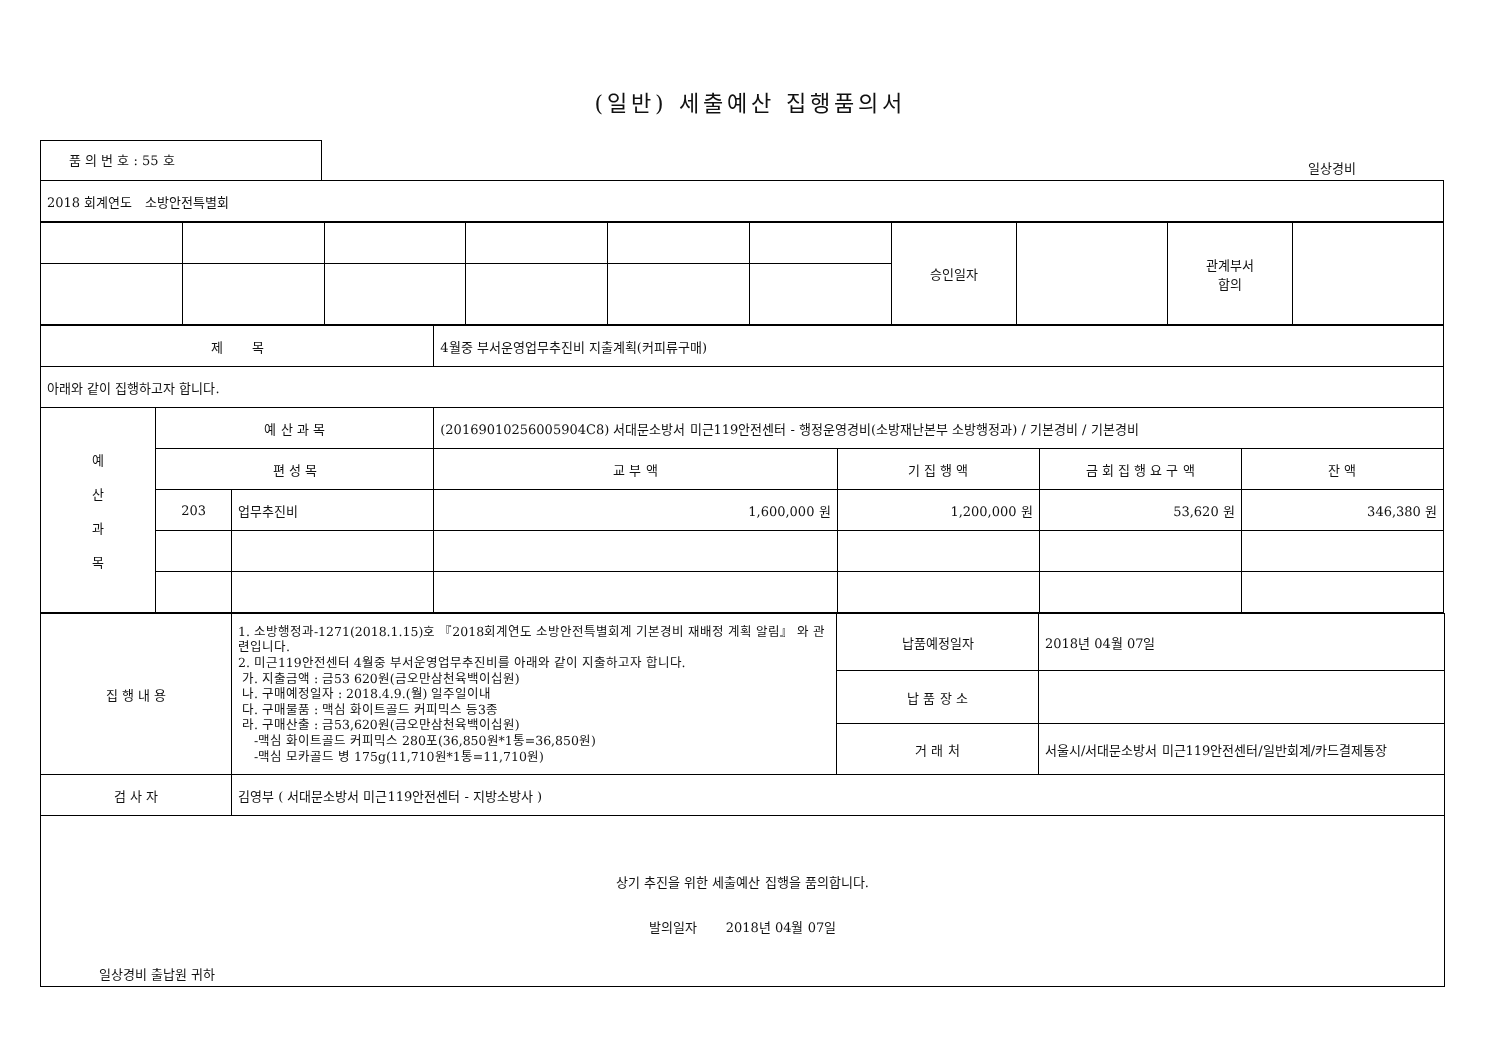(일반) 세출예산 집행품의서
품 의 번 호 : 55 호
일상경비
| 2018 회계연도 소방안전특별회 |
| | | | | | | 승인일자 | | 관계부서 합의 | |
| 제 목 | | | 4월중 부서운영업무추진비 지출계획(커피류구매) | | | |
| 아래와 같이 집행하고자 합니다. | | | | | | |
| 예 산 과 목 | 예 산 과 목 | | (2016901025600590​4C8) 서대문소방서 미근119안전센터 - 행정운영경비(소방재난본부 소방행정과) / 기본경비 / 기본경비 | | | |
| | 편 성 목 | | 교 부 액 | 기 집 행 액 | 금 회 집 행 요 구 액 | 잔 액 |
| | 203 | 업무추진비 | 1,600,000 원 | 1,200,000 원 | 53,620 원 | 346,380 원 |
| 집 행 내 용 | 1. 소방행정과-1271(2018.1.15)호 『2018회계연도 소방안전특별회계 기본경비 재배정 계획 알림』 와 관련입니다. 2. 미근119안전센터 4월중 부서운영업무추진비를 아래와 같이 지출하고자 합니다. 가. 지출금액 : 금53 620원(금오만삼천육백이십원) 나. 구매예정일자 : 2018.4.9.(월) 일주일이내 다. 구매물품 : 맥심 화이트골드 커피믹스 등3종 라. 구매산출 : 금53,620원(금오만삼천육백이십원) -맥심 화이트골드 커피믹스 280포(36,850원*1통=36,850원) -맥심 모카골드 병 175g(11,710원*1통=11,710원) | 납품예정일자 | 2018년 04월 07일 |
| | | 납 품 장 소 | |
| | | 거 래 처 | 서울시/서대문소방서 미근119안전센터/일반회계/카드결제통장 |
| 검 사 자 | 김영부 ( 서대문소방서 미근119안전센터 - 지방소방사 ) | | |
| 상기 추진을 위한 세출예산 집행을 품의합니다. 발의일자 2018년 04월 07일 일상경비 출납원 귀하 | | | |